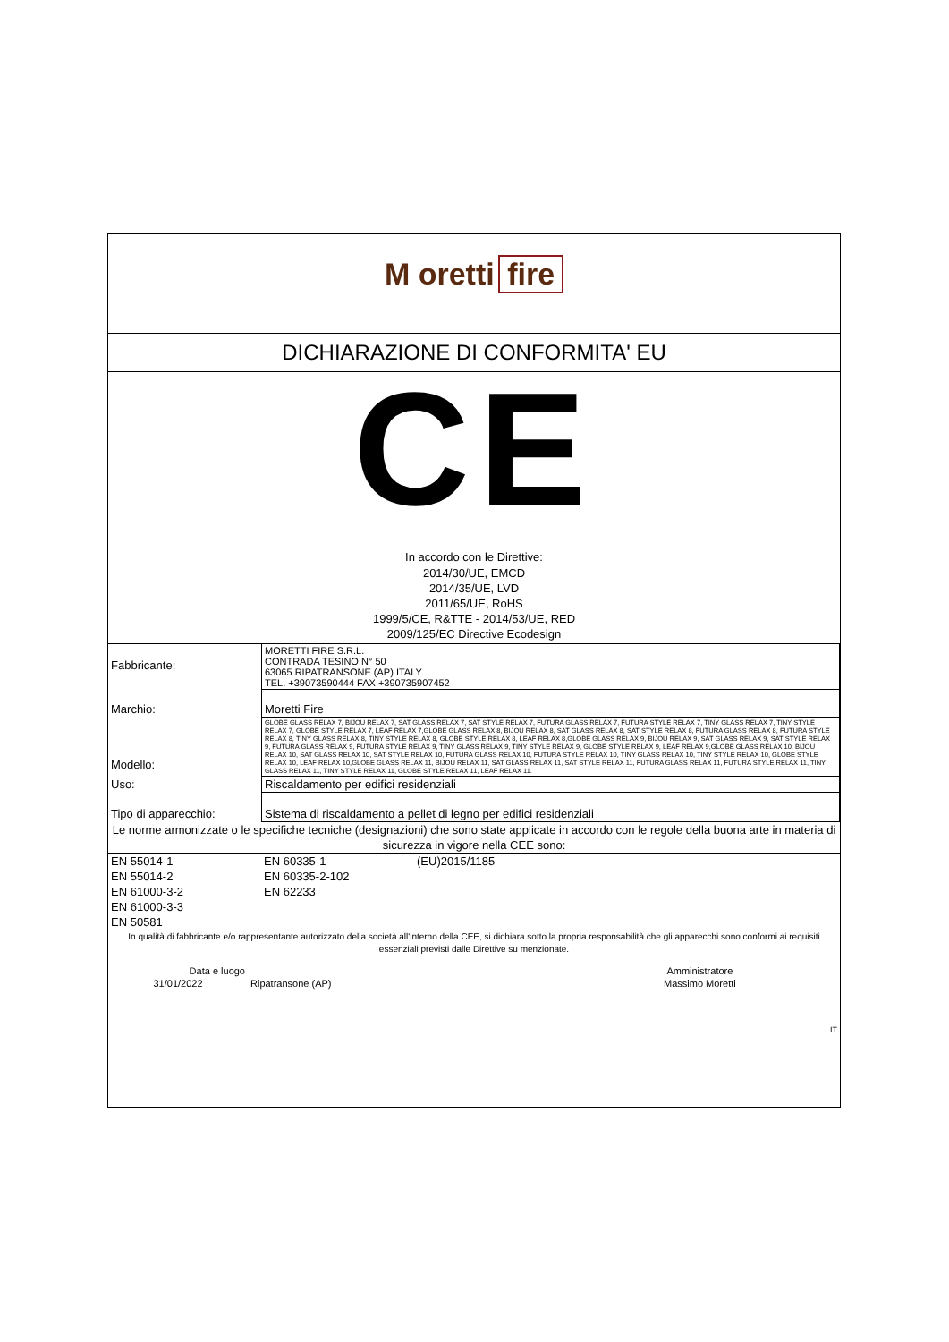M oretti fire
DICHIARAZIONE DI CONFORMITA' EU
CE
In accordo con le Direttive:
2014/30/UE, EMCD
2014/35/UE, LVD
2011/65/UE, RoHS
1999/5/CE, R&TTE - 2014/53/UE, RED
2009/125/EC Directive Ecodesign
| Fabbricante: | MORETTI FIRE S.R.L. CONTRADA TESINO N° 50 63065 RIPATRANSONE (AP) ITALY TEL. +39073590444 FAX +390735907452 |
| Marchio: | Moretti Fire |
| Modello: | GLOBE GLASS RELAX 7, BIJOU RELAX 7, SAT GLASS RELAX 7, SAT STYLE RELAX 7, FUTURA GLASS RELAX 7, FUTURA STYLE RELAX 7, TINY GLASS RELAX 7, TINY STYLE RELAX 7, GLOBE STYLE RELAX 7, LEAF RELAX 7,GLOBE GLASS RELAX 8, BIJOU RELAX 8, SAT GLASS RELAX 8, SAT STYLE RELAX 8, FUTURA GLASS RELAX 8, FUTURA STYLE RELAX 8, TINY GLASS RELAX 8, TINY STYLE RELAX 8, GLOBE STYLE RELAX 8, LEAF RELAX 8,GLOBE GLASS RELAX 9, BIJOU RELAX 9, SAT GLASS RELAX 9, SAT STYLE RELAX 9, FUTURA GLASS RELAX 9, FUTURA STYLE RELAX 9, TINY GLASS RELAX 9, TINY STYLE RELAX 9, GLOBE STYLE RELAX 9, LEAF RELAX 9,GLOBE GLASS RELAX 10, BIJOU RELAX 10, SAT GLASS RELAX 10, SAT STYLE RELAX 10, FUTURA GLASS RELAX 10, FUTURA STYLE RELAX 10, TINY GLASS RELAX 10, TINY STYLE RELAX 10, GLOBE STYLE RELAX 10, LEAF RELAX 10,GLOBE GLASS RELAX 11, BIJOU RELAX 11, SAT GLASS RELAX 11, SAT STYLE RELAX 11, FUTURA GLASS RELAX 11, FUTURA STYLE RELAX 11, TINY GLASS RELAX 11, TINY STYLE RELAX 11, GLOBE STYLE RELAX 11, LEAF RELAX 11. |
| Uso: | Riscaldamento per edifici residenziali |
| Tipo di apparecchio: | Sistema di riscaldamento a pellet di legno per edifici residenziali |
Le norme armonizzate o le specifiche tecniche (designazioni) che sono state applicate in accordo con le regole della buona arte in materia di sicurezza in vigore nella CEE sono:
| EN 55014-1 | EN 60335-1 | (EU)2015/1185 |
| EN 55014-2 | EN 60335-2-102 | |
| EN 61000-3-2 | EN 62233 | |
| EN 61000-3-3 | | |
| EN 50581 | | |
In qualità di fabbricante e/o rappresentante autorizzato della società all'interno della CEE, si dichiara sotto la propria responsabilità che gli apparecchi sono conformi ai requisiti essenziali previsti dalle Direttive su menzionate.
| Data e luogo | | Amministratore |
| 31/01/2022 | Ripatransone (AP) | Massimo Moretti |
| | | IT |